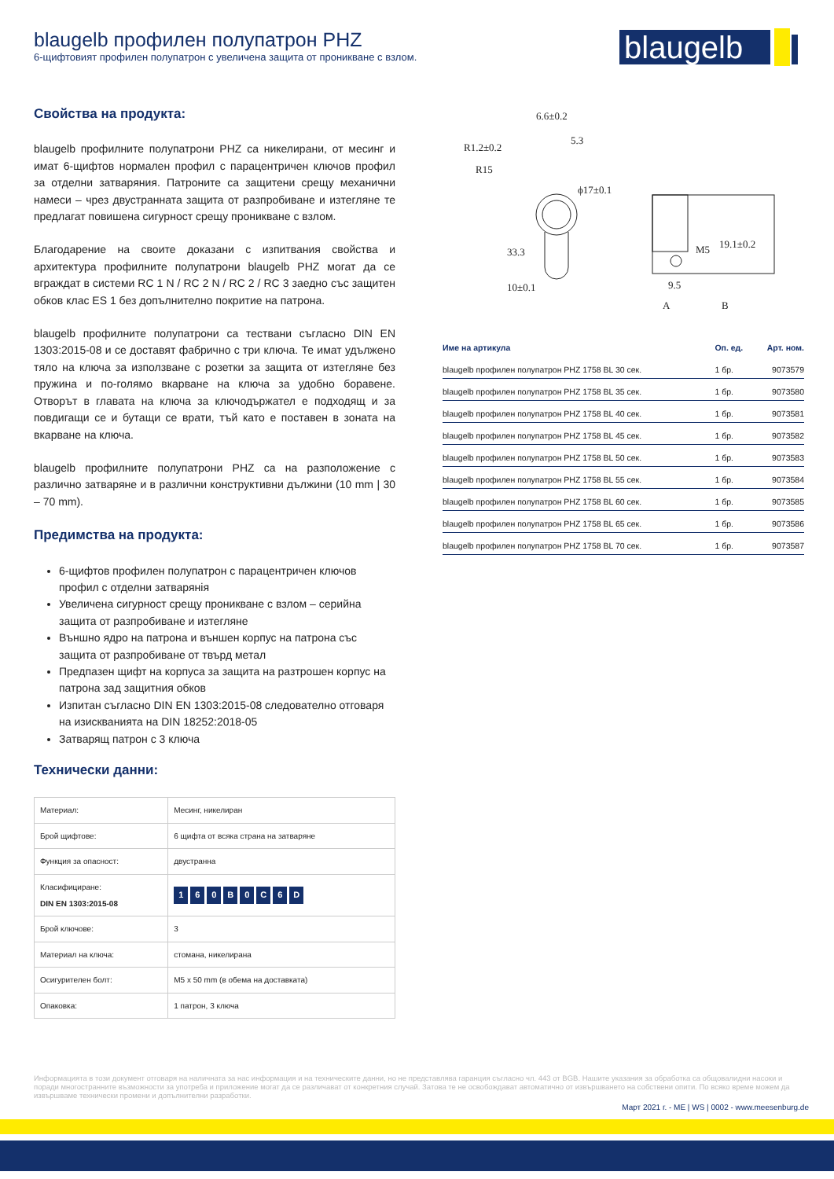blaugelb профилен полупатрон PHZ
6-щифтовият профилен полупатрон с увеличена защита от проникване с взлом.
blaugelb
Свойства на продукта:
blaugelb профилните полупатрони PHZ са никелирани, от месинг и имат 6-щифтов нормален профил с парацентричен ключов профил за отделни затваряния. Патроните са защитени срещу механични намеси – чрез двустранната защита от разпробиване и изтегляне те предлагат повишена сигурност срещу проникване с взлом.
Благодарение на своите доказани с изпитвания свойства и архитектура профилните полупатрони blaugelb PHZ могат да се вграждат в системи RC 1 N / RC 2 N / RC 2 / RC 3 заедно със защитен обков клас ES 1 без допълнително покритие на патрона.
blaugelb профилните полупатрони са тествани съгласно DIN EN 1303:2015-08 и се доставят фабрично с три ключа. Те имат удължено тяло на ключа за използване с розетки за защита от изтегляне без пружина и по-голямо вкарване на ключа за удобно боравене. Отворът в главата на ключа за ключодържател е подходящ и за повдигащи се и бутащи се врати, тъй като е поставен в зоната на вкарване на ключа.
blaugelb профилните полупатрони PHZ са на разположение с различно затваряне и в различни конструктивни дължини (10 mm | 30 – 70 mm).
Предимства на продукта:
6-щифтов профилен полупатрон с парацентричен ключов профил с отделни затварянія
Увеличена сигурност срещу проникване с взлом – серийна защита от разпробиване и изтегляне
Външно ядро на патрона и външен корпус на патрона със защита от разпробиване от твърд метал
Предпазен щифт на корпуса за защита на разтрошен корпус на патрона зад защитния обков
Изпитан съгласно DIN EN 1303:2015-08 следователно отговаря на изискванията на DIN 18252:2018-05
Затварящ патрон с 3 ключа
Технически данни:
| Материал: | Месинг, никелиран |
| Брой щифтове: | 6 щифта от всяка страна на затваряне |
| Функция за опасност: | двустранна |
| Класифициране: DIN EN 1303:2015-08 | 1 6 0 B 0 C 6 D |
| Брой ключове: | 3 |
| Материал на ключа: | стомана, никелирана |
| Осигурителен болт: | M5 x 50 mm (в обема на доставката) |
| Опаковка: | 1 патрон, 3 ключа |
6.6±0.2
5.3
R1.2±0.2
R15
ϕ17±0.1
10±0.1
19.1±0.2
M5
9.5
A
B
33.3
| Име на артикула | Оп. ед. | Арт. ном. |
| --- | --- | --- |
| blaugelb профилен полупатрон PHZ 1758 BL 30 сек. | 1 бр. | 9073579 |
| blaugelb профилен полупатрон PHZ 1758 BL 35 сек. | 1 бр. | 9073580 |
| blaugelb профилен полупатрон PHZ 1758 BL 40 сек. | 1 бр. | 9073581 |
| blaugelb профилен полупатрон PHZ 1758 BL 45 сек. | 1 бр. | 9073582 |
| blaugelb профилен полупатрон PHZ 1758 BL 50 сек. | 1 бр. | 9073583 |
| blaugelb профилен полупатрон PHZ 1758 BL 55 сек. | 1 бр. | 9073584 |
| blaugelb профилен полупатрон PHZ 1758 BL 60 сек. | 1 бр. | 9073585 |
| blaugelb профилен полупатрон PHZ 1758 BL 65 сек. | 1 бр. | 9073586 |
| blaugelb профилен полупатрон PHZ 1758 BL 70 сек. | 1 бр. | 9073587 |
Информацията в този документ отговаря на наличната за нас информация и на техническите данни, но не представлява гаранция съгласно чл. 443 от BGB. Нашите указания за обработка са общовалидни насоки и поради многостранните възможности за употреба и приложение могат да се различават от конкретния случай. Затова те не освобождават автоматично от извършването на собствени опити. По всяко време можем да извършваме технически промени и допълнителни разработки.
Март 2021 г. - ME | WS | 0002 - www.meesenburg.de